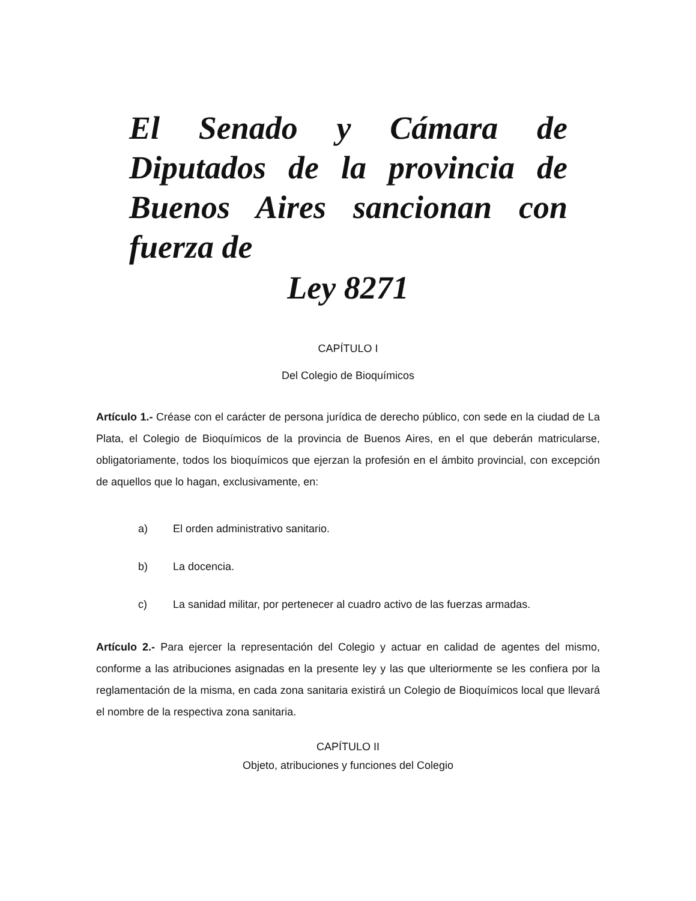El Senado y Cámara de Diputados de la provincia de Buenos Aires sancionan con fuerza de
Ley 8271
CAPÍTULO I
Del Colegio de Bioquímicos
Artículo 1.- Créase con el carácter de persona jurídica de derecho público, con sede en la ciudad de La Plata, el Colegio de Bioquímicos de la provincia de Buenos Aires, en el que deberán matricularse, obligatoriamente, todos los bioquímicos que ejerzan la profesión en el ámbito provincial, con excepción de aquellos que lo hagan, exclusivamente, en:
a) El orden administrativo sanitario.
b) La docencia.
c) La sanidad militar, por pertenecer al cuadro activo de las fuerzas armadas.
Artículo 2.- Para ejercer la representación del Colegio y actuar en calidad de agentes del mismo, conforme a las atribuciones asignadas en la presente ley y las que ulteriormente se les confiera por la reglamentación de la misma, en cada zona sanitaria existirá un Colegio de Bioquímicos local que llevará el nombre de la respectiva zona sanitaria.
CAPÍTULO II
Objeto, atribuciones y funciones del Colegio